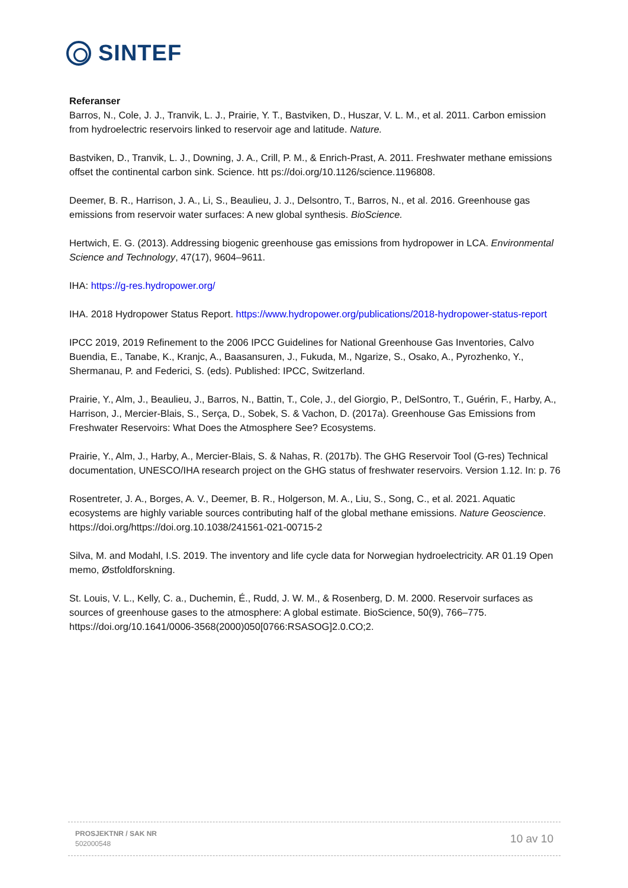SINTEF
Referanser
Barros, N., Cole, J. J., Tranvik, L. J., Prairie, Y. T., Bastviken, D., Huszar, V. L. M., et al. 2011. Carbon emission from hydroelectric reservoirs linked to reservoir age and latitude. Nature.
Bastviken, D., Tranvik, L. J., Downing, J. A., Crill, P. M., & Enrich-Prast, A. 2011. Freshwater methane emissions offset the continental carbon sink. Science. htt ps://doi.org/10.1126/science.1196808.
Deemer, B. R., Harrison, J. A., Li, S., Beaulieu, J. J., Delsontro, T., Barros, N., et al. 2016. Greenhouse gas emissions from reservoir water surfaces: A new global synthesis. BioScience.
Hertwich, E. G. (2013). Addressing biogenic greenhouse gas emissions from hydropower in LCA. Environmental Science and Technology, 47(17), 9604–9611.
IHA: https://g-res.hydropower.org/
IHA. 2018 Hydropower Status Report. https://www.hydropower.org/publications/2018-hydropower-status-report
IPCC 2019, 2019 Refinement to the 2006 IPCC Guidelines for National Greenhouse Gas Inventories, Calvo Buendia, E., Tanabe, K., Kranjc, A., Baasansuren, J., Fukuda, M., Ngarize, S., Osako, A., Pyrozhenko, Y., Shermanau, P. and Federici, S. (eds). Published: IPCC, Switzerland.
Prairie, Y., Alm, J., Beaulieu, J., Barros, N., Battin, T., Cole, J., del Giorgio, P., DelSontro, T., Guérin, F., Harby, A., Harrison, J., Mercier-Blais, S., Serça, D., Sobek, S. & Vachon, D. (2017a). Greenhouse Gas Emissions from Freshwater Reservoirs: What Does the Atmosphere See? Ecosystems.
Prairie, Y., Alm, J., Harby, A., Mercier-Blais, S. & Nahas, R. (2017b). The GHG Reservoir Tool (G-res) Technical documentation, UNESCO/IHA research project on the GHG status of freshwater reservoirs. Version 1.12. In: p. 76
Rosentreter, J. A., Borges, A. V., Deemer, B. R., Holgerson, M. A., Liu, S., Song, C., et al. 2021. Aquatic ecosystems are highly variable sources contributing half of the global methane emissions. Nature Geoscience. https://doi.org/https://doi.org.10.1038/241561-021-00715-2
Silva, M. and Modahl, I.S. 2019. The inventory and life cycle data for Norwegian hydroelectricity. AR 01.19 Open memo, Østfoldforskning.
St. Louis, V. L., Kelly, C. a., Duchemin, É., Rudd, J. W. M., & Rosenberg, D. M. 2000. Reservoir surfaces as sources of greenhouse gases to the atmosphere: A global estimate. BioScience, 50(9), 766–775. https://doi.org/10.1641/0006-3568(2000)050[0766:RSASOG]2.0.CO;2.
PROSJEKTNR / SAK NR
502000548
10 av 10